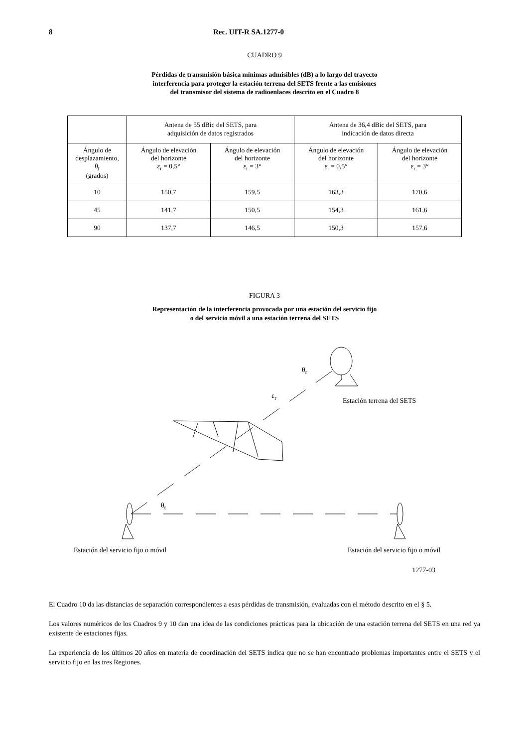8 Rec. UIT-R SA.1277-0
CUADRO 9
Pérdidas de transmisión básica mínimas admisibles (dB) a lo largo del trayecto
interferencia para proteger la estación terrena del SETS frente a las emisiones
del transmisor del sistema de radioenlaces descrito en el Cuadro 8
| | Antena de 55 dBic del SETS, para adquisición de datos registrados | | Antena de 36,4 dBic del SETS, para indicación de datos directa | |
| --- | --- | --- | --- | --- |
| Ángulo de desplazamiento, θ<sub>t</sub> (grados) | Ángulo de elevación del horizonte ε<sub>r</sub> = 0,5° | Ángulo de elevación del horizonte ε<sub>r</sub> = 3° | Ángulo de elevación del horizonte ε<sub>r</sub> = 0,5° | Ángulo de elevación del horizonte ε<sub>r</sub> = 3° |
| 10 | 150,7 | 159,5 | 163,3 | 170,6 |
| 45 | 141,7 | 150,5 | 154,3 | 161,6 |
| 90 | 137,7 | 146,5 | 150,3 | 157,6 |
FIGURA 3
Representación de la interferencia provocada por una estación del servicio fijo
o del servicio móvil a una estación terrena del SETS
Estación terrena del SETS
θ<sub>r</sub>
ε<sub>r</sub>
θ<sub>t</sub>
Estación del servicio fijo o móvil
Estación del servicio fijo o móvil
1277-03
El Cuadro 10 da las distancias de separación correspondientes a esas pérdidas de transmisión, evaluadas con el método descrito en el § 5.
Los valores numéricos de los Cuadros 9 y 10 dan una idea de las condiciones prácticas para la ubicación de una estación terrena del SETS en una red ya existente de estaciones fijas.
La experiencia de los últimos 20 años en materia de coordinación del SETS indica que no se han encontrado problemas importantes entre el SETS y el servicio fijo en las tres Regiones.